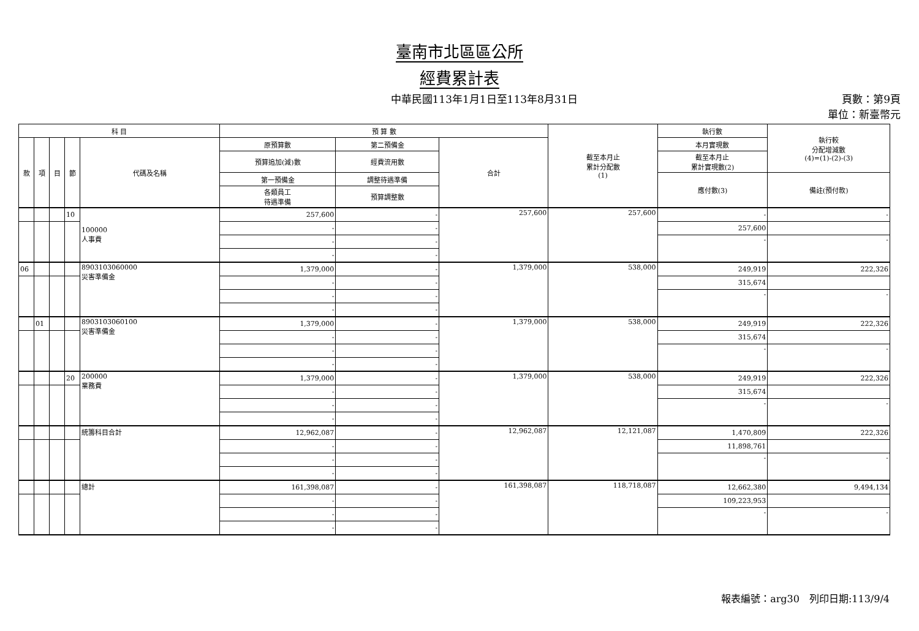臺南市北區區公所
經費累計表
中華民國113年1月1日至113年8月31日 頁數：第9頁
單位：新臺幣元
| 科 目 | | | | | 預 算 數 | | | 截至本月止 累計分配數 (1) | 執行數 | 執行較 分配增減數 (4)=(1)-(2)-(3) |
| --- | --- | --- | --- | --- | --- | --- | --- | --- | --- | --- |
| 款 | 項 | 目 | 節 | 代碼及名稱 | 原預算數 | 第二預備金 | 合計 | | 本月實現數 | |
| | | | | | 預算追加(減)數 | 經費流用數 | | | 截至本月止 累計實現數(2) | |
| | | | | | 第一預備金 | 調整待遇準備 | | | 應付數(3) | 備註(預付款) |
| | | | | | 各類員工 待遇準備 | 預算調整數 | | | | |
| | | | 10 | 100000 人事費 | 257,600 | - | 257,600 | 257,600 | - | - |
| | | | | | - | - | | | 257,600 | |
| | | | | | - | - | | | - | - |
| | | | | | - | - | | | | |
| 06 | | | | 8903103060000 災害準備金 | 1,379,000 | - | 1,379,000 | 538,000 | 249,919 | 222,326 |
| | | | | | - | - | | | 315,674 | |
| | | | | | - | - | | | - | - |
| | | | | | - | - | | | | |
| | 01 | | | 8903103060100 災害準備金 | 1,379,000 | - | 1,379,000 | 538,000 | 249,919 | 222,326 |
| | | | | | - | - | | | 315,674 | |
| | | | | | - | - | | | - | - |
| | | | | | - | - | | | | |
| | | | 20 | 200000 業務費 | 1,379,000 | - | 1,379,000 | 538,000 | 249,919 | 222,326 |
| | | | | | - | - | | | 315,674 | |
| | | | | | - | - | | | - | - |
| | | | | | - | - | | | | |
| | | | | 統籌科目合計 | 12,962,087 | - | 12,962,087 | 12,121,087 | 1,470,809 | 222,326 |
| | | | | | - | - | | | 11,898,761 | |
| | | | | | - | - | | | - | - |
| | | | | | - | - | | | | |
| | | | | 總計 | 161,398,087 | - | 161,398,087 | 118,718,087 | 12,662,380 | 9,494,134 |
| | | | | | - | - | | | 109,223,953 | |
| | | | | | - | - | | | - | - |
| | | | | | - | - | | | | |
報表編號：arg30　列印日期:113/9/4